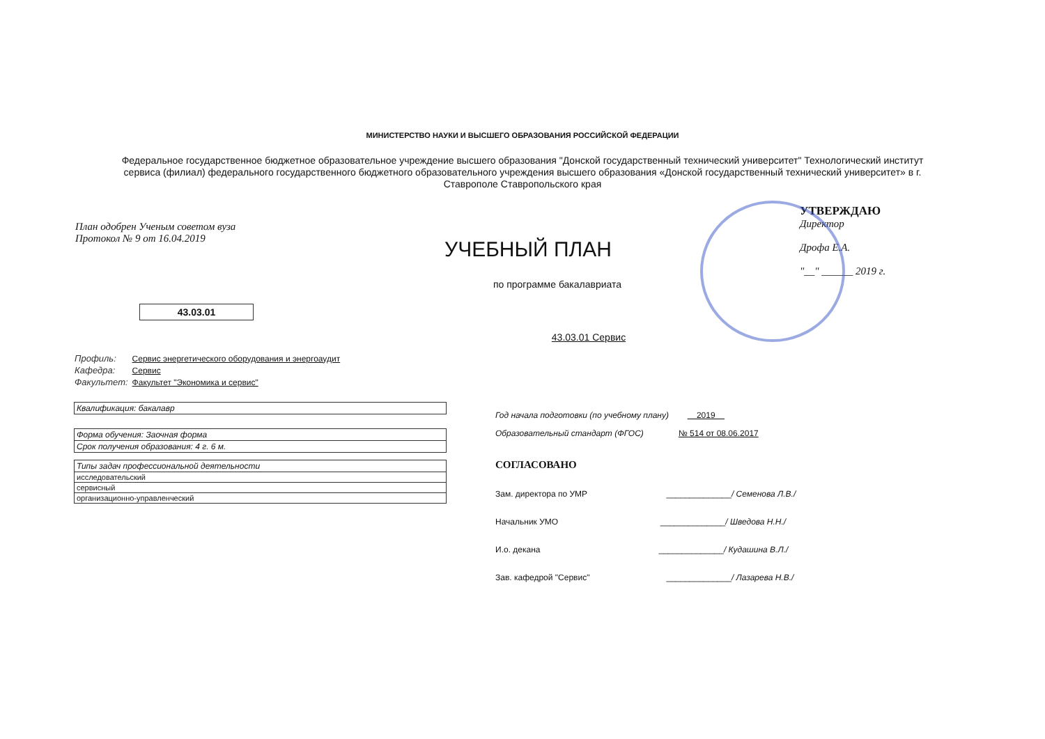МИНИСТЕРСТВО НАУКИ И ВЫСШЕГО ОБРАЗОВАНИЯ РОССИЙСКОЙ ФЕДЕРАЦИИ
Федеральное государственное бюджетное образовательное учреждение высшего образования "Донской государственный технический университет" Технологический институт сервиса (филиал) федерального государственного бюджетного образовательного учреждения высшего образования «Донской государственный технический университет» в г. Ставрополе Ставропольского края
План одобрен Ученым советом вуза
Протокол № 9 от 16.04.2019
УЧЕБНЫЙ ПЛАН
УТВЕРЖДАЮ
Директор
Дрофа Е.А.
"__" ______ 2019 г.
по программе бакалавриата
43.03.01
43.03.01 Сервис
| Профиль: | Сервис энергетического оборудования и энергоаудит |
| Кафедра: | Сервис |
| Факультет: | Факультет "Экономика и сервис" |
| Квалификация: бакалавр |
| Форма обучения: Заочная форма |
| Срок получения образования: 4 г. 6 м. |
| Типы задач профессиональной деятельности |
| исследовательский |
| сервисный |
| организационно-управленческий |
Год начала подготовки (по учебному плану) 2019
Образовательный стандарт (ФГОС) № 514 от 08.06.2017
СОГЛАСОВАНО
Зам. директора по УМР ______________/ Семенова Л.В./
Начальник УМО ______________/ Шведова Н.Н./
И.о. декана ______________/ Кудашина В.Л./
Зав. кафедрой "Сервис" ______________/ Лазарева Н.В./